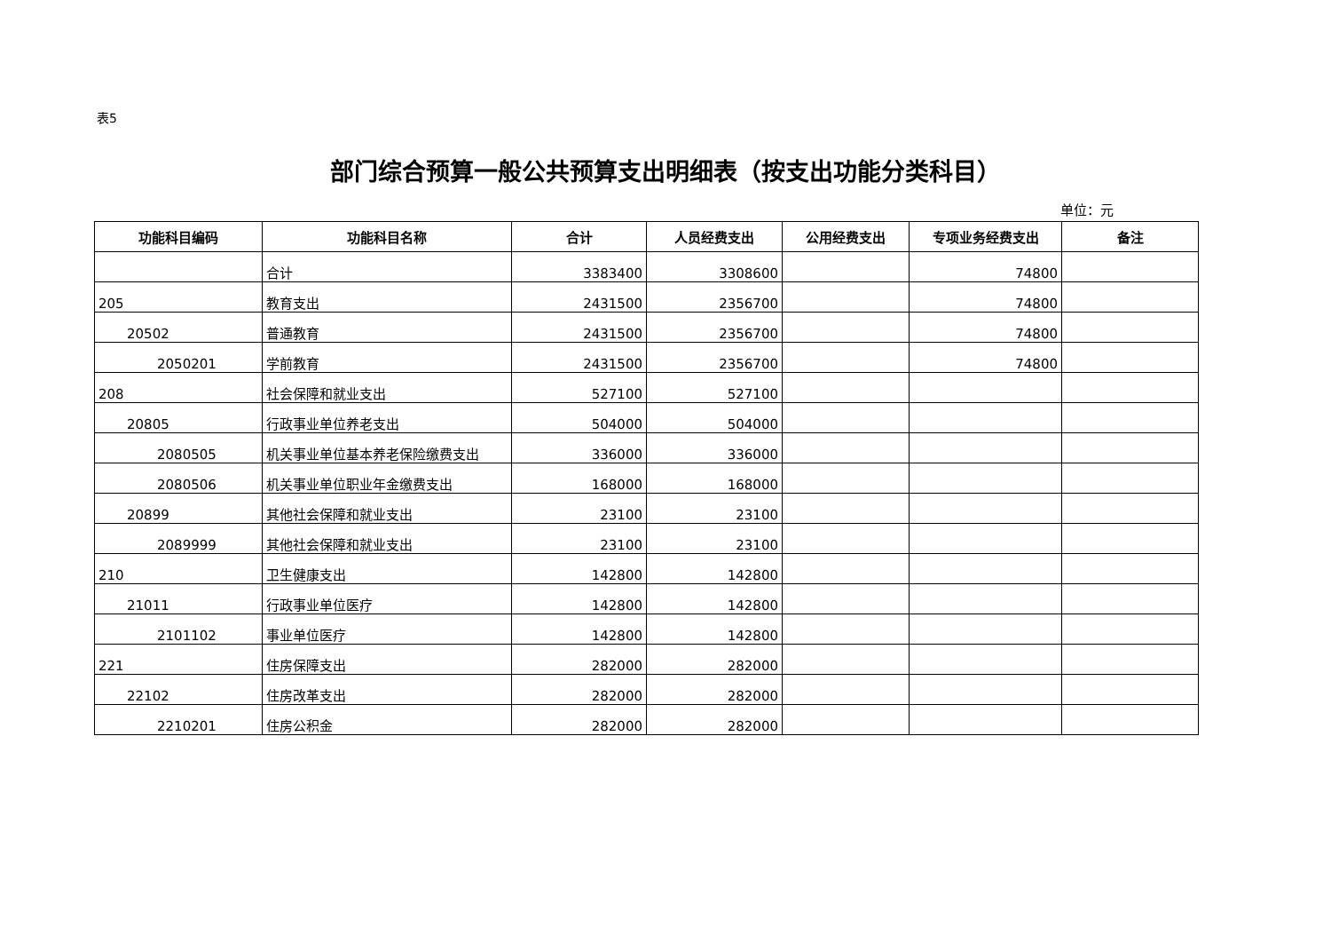表5
部门综合预算一般公共预算支出明细表（按支出功能分类科目）
单位：元
| 功能科目编码 | 功能科目名称 | 合计 | 人员经费支出 | 公用经费支出 | 专项业务经费支出 | 备注 |
| --- | --- | --- | --- | --- | --- | --- |
| | 合计 | 3383400 | 3308600 | | 74800 | |
| 205 | 教育支出 | 2431500 | 2356700 | | 74800 | |
| 20502 | 普通教育 | 2431500 | 2356700 | | 74800 | |
| 2050201 | 学前教育 | 2431500 | 2356700 | | 74800 | |
| 208 | 社会保障和就业支出 | 527100 | 527100 | | | |
| 20805 | 行政事业单位养老支出 | 504000 | 504000 | | | |
| 2080505 | 机关事业单位基本养老保险缴费支出 | 336000 | 336000 | | | |
| 2080506 | 机关事业单位职业年金缴费支出 | 168000 | 168000 | | | |
| 20899 | 其他社会保障和就业支出 | 23100 | 23100 | | | |
| 2089999 | 其他社会保障和就业支出 | 23100 | 23100 | | | |
| 210 | 卫生健康支出 | 142800 | 142800 | | | |
| 21011 | 行政事业单位医疗 | 142800 | 142800 | | | |
| 2101102 | 事业单位医疗 | 142800 | 142800 | | | |
| 221 | 住房保障支出 | 282000 | 282000 | | | |
| 22102 | 住房改革支出 | 282000 | 282000 | | | |
| 2210201 | 住房公积金 | 282000 | 282000 | | | |